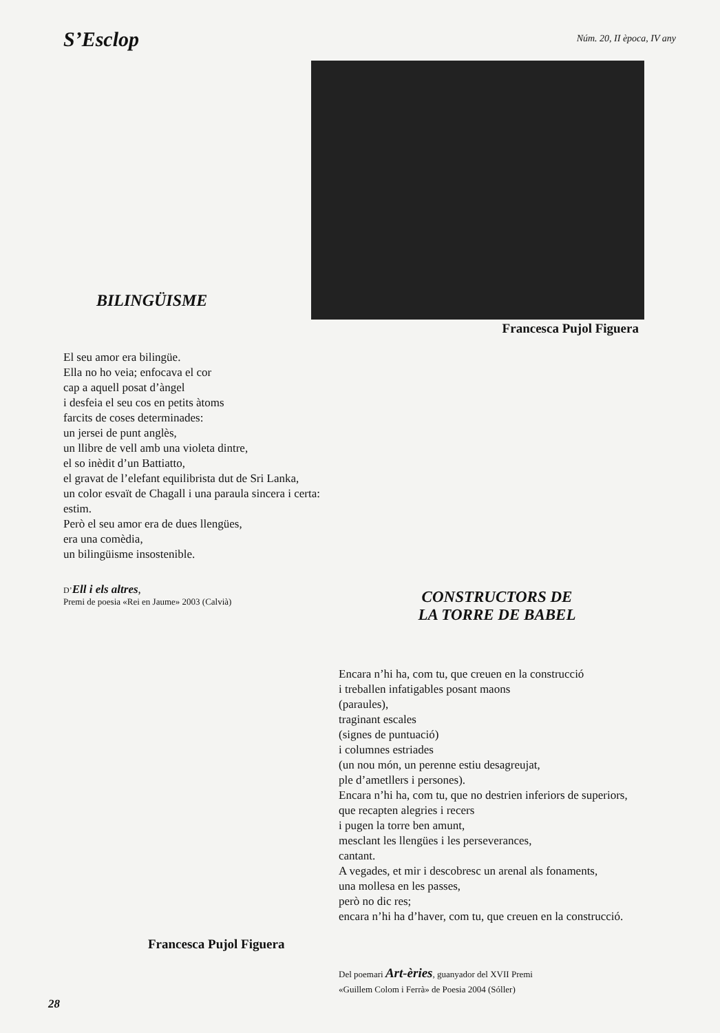S’Esclop
Núm. 20, II època, IV any
BILINGÜISME
Francesca Pujol Figuera
El seu amor era bilingüe.
Ella no ho veia; enfocava el cor
cap a aquell posat d’àngel
i desfeia el seu cos en petits àtoms
farcits de coses determinades:
un jersei de punt anglès,
un llibre de vell amb una violeta dintre,
el so inèdit d’un Battiatto,
el gravat de l’elefant equilibrista dut de Sri Lanka,
un color esvaït de Chagall i una paraula sincera i certa:
estim.
Però el seu amor era de dues llengües,
era una comèdia,
un bilingüisme insostenible.
D’Ell i els altres,
Premi de poesia «Rei en Jaume» 2003 (Calvià)
CONSTRUCTORS DE
LA TORRE DE BABEL
Encara n’hi ha, com tu, que creuen en la construcció
i treballen infatigables posant maons
(paraules),
traginant escales
(signes de puntuació)
i columnes estriades
(un nou món, un perenne estiu desagreujat,
ple d’ametllers i persones).
Encara n’hi ha, com tu, que no destrien inferiors de superiors,
que recapten alegries i recers
i pugen la torre ben amunt,
mesclant les llengües i les perseverances,
cantant.
A vegades, et mir i descobresc un arenal als fonaments,
una mollesa en les passes,
però no dic res;
encara n’hi ha d’haver, com tu, que creuen en la construcció.
Francesca Pujol Figuera
Del poemari Art-èries, guanyador del XVII Premi
«Guillem Colom i Ferrà» de Poesia 2004 (Sóller)
28